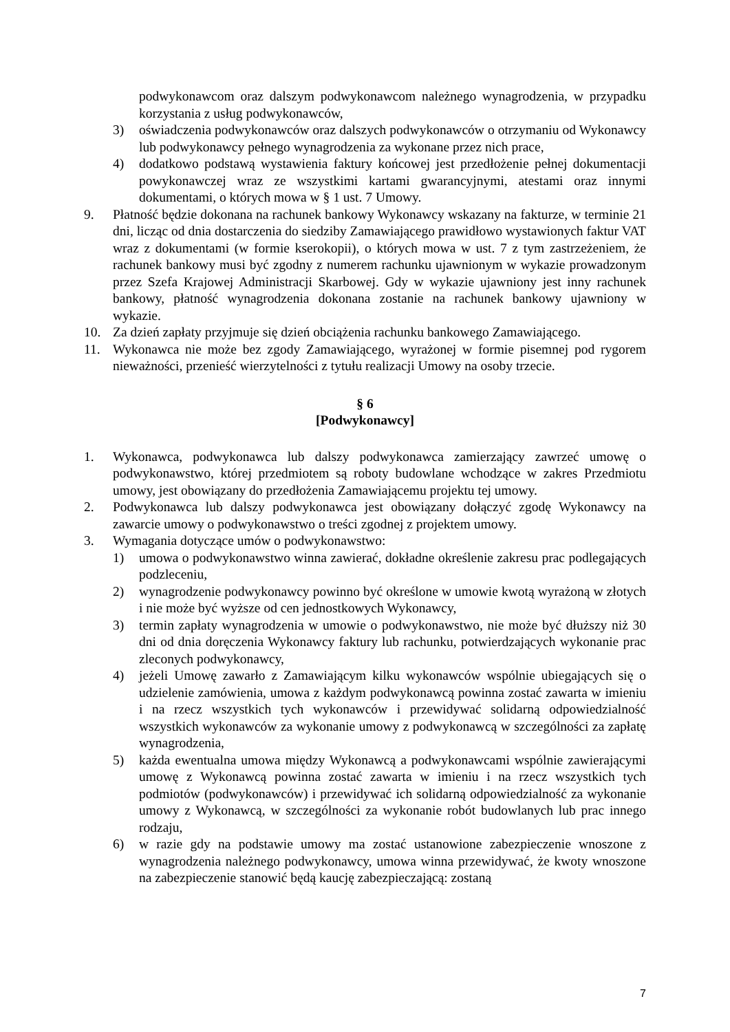podwykonawcom oraz dalszym podwykonawcom należnego wynagrodzenia, w przypadku korzystania z usług podwykonawców,
3) oświadczenia podwykonawców oraz dalszych podwykonawców o otrzymaniu od Wykonawcy lub podwykonawcy pełnego wynagrodzenia za wykonane przez nich prace,
4) dodatkowo podstawą wystawienia faktury końcowej jest przedłożenie pełnej dokumentacji powykonawczej wraz ze wszystkimi kartami gwarancyjnymi, atestami oraz innymi dokumentami, o których mowa w § 1 ust. 7 Umowy.
9. Płatność będzie dokonana na rachunek bankowy Wykonawcy wskazany na fakturze, w terminie 21 dni, licząc od dnia dostarczenia do siedziby Zamawiającego prawidłowo wystawionych faktur VAT wraz z dokumentami (w formie kserokopii), o których mowa w ust. 7 z tym zastrzeżeniem, że rachunek bankowy musi być zgodny z numerem rachunku ujawnionym w wykazie prowadzonym przez Szefa Krajowej Administracji Skarbowej. Gdy w wykazie ujawniony jest inny rachunek bankowy, płatność wynagrodzenia dokonana zostanie na rachunek bankowy ujawniony w wykazie.
10. Za dzień zapłaty przyjmuje się dzień obciążenia rachunku bankowego Zamawiającego.
11. Wykonawca nie może bez zgody Zamawiającego, wyrażonej w formie pisemnej pod rygorem nieważności, przenieść wierzytelności z tytułu realizacji Umowy na osoby trzecie.
§ 6
[Podwykonawcy]
1. Wykonawca, podwykonawca lub dalszy podwykonawca zamierzający zawrzeć umowę o podwykonawstwo, której przedmiotem są roboty budowlane wchodzące w zakres Przedmiotu umowy, jest obowiązany do przedłożenia Zamawiającemu projektu tej umowy.
2. Podwykonawca lub dalszy podwykonawca jest obowiązany dołączyć zgodę Wykonawcy na zawarcie umowy o podwykonawstwo o treści zgodnej z projektem umowy.
3. Wymagania dotyczące umów o podwykonawstwo:
1) umowa o podwykonawstwo winna zawierać, dokładne określenie zakresu prac podlegających podzleceniu,
2) wynagrodzenie podwykonawcy powinno być określone w umowie kwotą wyrażoną w złotych i nie może być wyższe od cen jednostkowych Wykonawcy,
3) termin zapłaty wynagrodzenia w umowie o podwykonawstwo, nie może być dłuższy niż 30 dni od dnia doręczenia Wykonawcy faktury lub rachunku, potwierdzających wykonanie prac zleconych podwykonawcy,
4) jeżeli Umowę zawarło z Zamawiającym kilku wykonawców wspólnie ubiegających się o udzielenie zamówienia, umowa z każdym podwykonawcą powinna zostać zawarta w imieniu i na rzecz wszystkich tych wykonawców i przewidywać solidarną odpowiedzialność wszystkich wykonawców za wykonanie umowy z podwykonawcą w szczególności za zapłatę wynagrodzenia,
5) każda ewentualna umowa między Wykonawcą a podwykonawcami wspólnie zawierającymi umowę z Wykonawcą powinna zostać zawarta w imieniu i na rzecz wszystkich tych podmiotów (podwykonawców) i przewidywać ich solidarną odpowiedzialność za wykonanie umowy z Wykonawcą, w szczególności za wykonanie robót budowlanych lub prac innego rodzaju,
6) w razie gdy na podstawie umowy ma zostać ustanowione zabezpieczenie wnoszone z wynagrodzenia należnego podwykonawcy, umowa winna przewidywać, że kwoty wnoszone na zabezpieczenie stanowić będą kaucję zabezpieczającą: zostaną
7